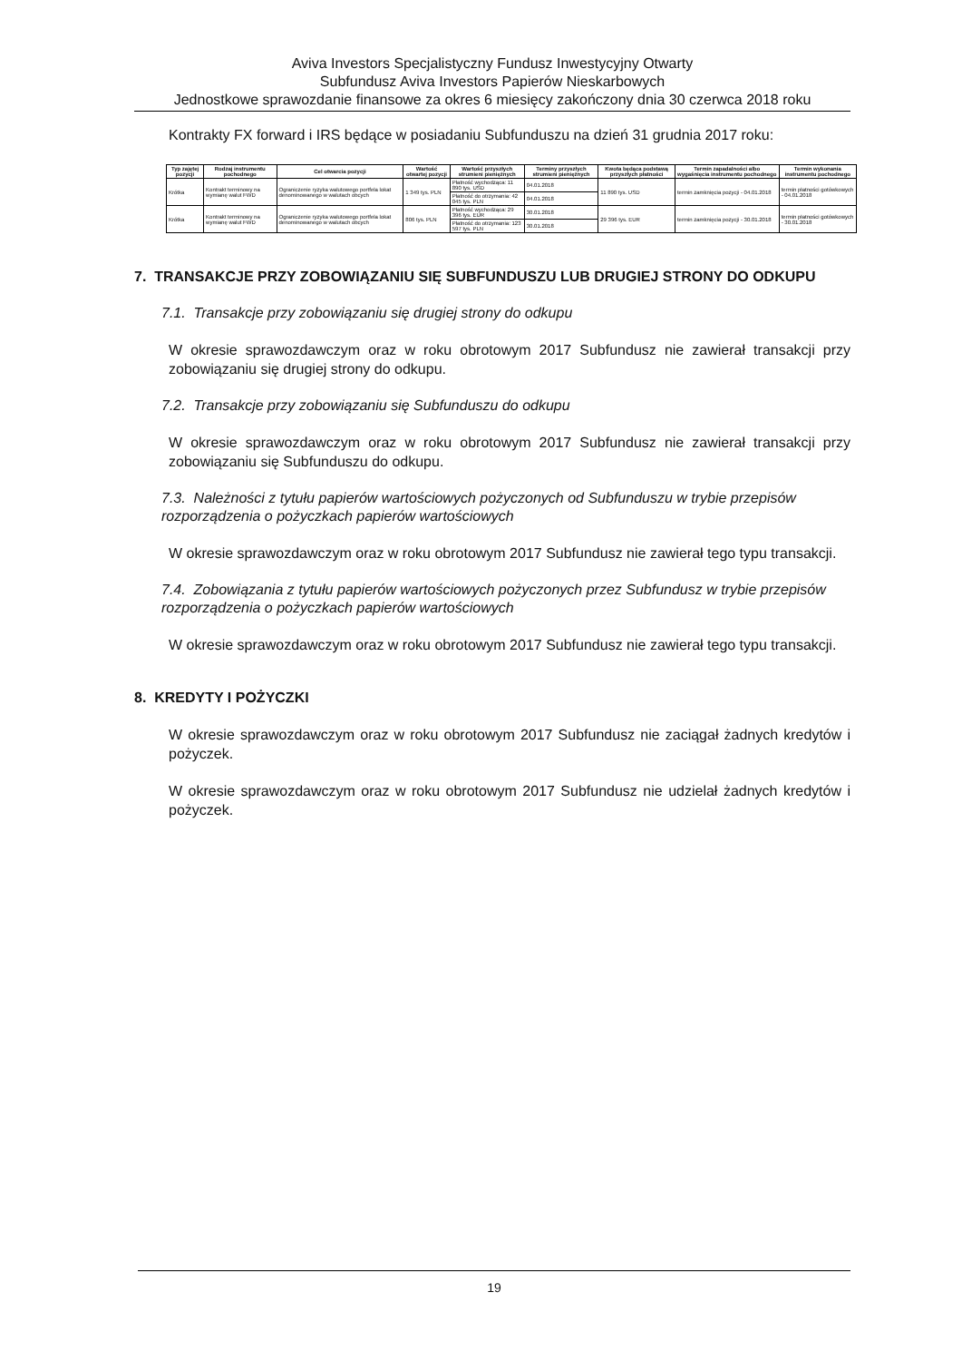Aviva Investors Specjalistyczny Fundusz Inwestycyjny Otwarty
Subfundusz Aviva Investors Papierów Nieskarbowych
Jednostkowe sprawozdanie finansowe za okres 6 miesięcy zakończony dnia 30 czerwca 2018 roku
Kontrakty FX forward i IRS będące w posiadaniu Subfunduszu na dzień 31 grudnia 2017 roku:
| Typ zajętej pozycji | Rodzaj instrumentu pochodnego | Cel otwarcia pozycji | Wartość otwartej pozycji | Wartość przyszłych strumieni pieniężnych | Terminy przyszłych strumieni pieniężnych | Kwota będąca podstawą przyszłych płatności | Termin zapadalności albo wygaśnięcia instrumentu pochodnego | Termin wykonania instrumentu pochodnego |
| --- | --- | --- | --- | --- | --- | --- | --- | --- |
| Krótka | Kontrakt terminowy na wymianę walut FWD | Ograniczenie ryzyka walutowego portfela lokat denominowanego w walutach obcych | 1 349 tys. PLN | Płatność wychodząca: 11 890 tys. USD | 04.01.2018 | 11 890 tys. USD | termin zamknięcia pozycji - 04.01.2018 | termin płatności gotówkowych - 04.01.2018 |
| | | | | Płatność do otrzymania: 42 045 tys. PLN | 04.01.2018 | | | |
| Krótka | Kontrakt terminowy na wymianę walut FWD | Ograniczenie ryzyka walutowego portfela lokat denominowanego w walutach obcych | 806 tys. PLN | Płatność wychodząca: 29 396 tys. EUR | 30.01.2018 | 29 396 tys. EUR | termin zamknięcia pozycji - 30.01.2018 | termin płatności gotówkowych - 30.01.2018 |
| | | | | Płatność do otrzymania: 123 597 tys. PLN | 30.01.2018 | | | |
7. TRANSAKCJE PRZY ZOBOWIĄZANIU SIĘ SUBFUNDUSZU LUB DRUGIEJ STRONY DO ODKUPU
7.1. Transakcje przy zobowiązaniu się drugiej strony do odkupu
W okresie sprawozdawczym oraz w roku obrotowym 2017 Subfundusz nie zawierał transakcji przy zobowiązaniu się drugiej strony do odkupu.
7.2. Transakcje przy zobowiązaniu się Subfunduszu do odkupu
W okresie sprawozdawczym oraz w roku obrotowym 2017 Subfundusz nie zawierał transakcji przy zobowiązaniu się Subfunduszu do odkupu.
7.3. Należności z tytułu papierów wartościowych pożyczonych od Subfunduszu w trybie przepisów rozporządzenia o pożyczkach papierów wartościowych
W okresie sprawozdawczym oraz w roku obrotowym 2017 Subfundusz nie zawierał tego typu transakcji.
7.4. Zobowiązania z tytułu papierów wartościowych pożyczonych przez Subfundusz w trybie przepisów rozporządzenia o pożyczkach papierów wartościowych
W okresie sprawozdawczym oraz w roku obrotowym 2017 Subfundusz nie zawierał tego typu transakcji.
8. KREDYTY I POŻYCZKI
W okresie sprawozdawczym oraz w roku obrotowym 2017 Subfundusz nie zaciągał żadnych kredytów i pożyczek.
W okresie sprawozdawczym oraz w roku obrotowym 2017 Subfundusz nie udzielał żadnych kredytów i pożyczek.
19